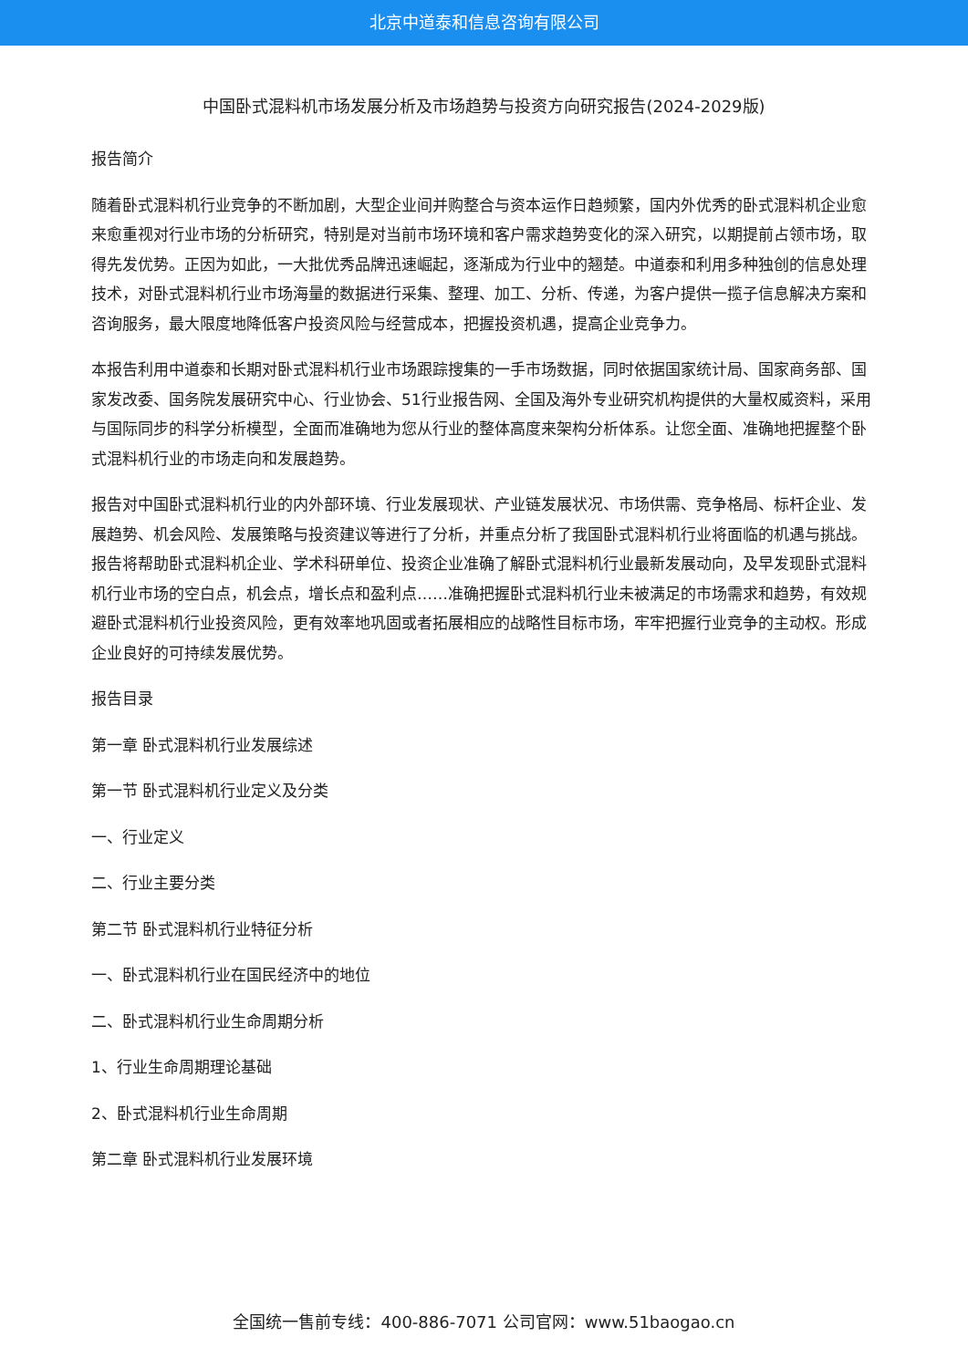北京中道泰和信息咨询有限公司
中国卧式混料机市场发展分析及市场趋势与投资方向研究报告(2024-2029版)
报告简介
随着卧式混料机行业竞争的不断加剧，大型企业间并购整合与资本运作日趋频繁，国内外优秀的卧式混料机企业愈来愈重视对行业市场的分析研究，特别是对当前市场环境和客户需求趋势变化的深入研究，以期提前占领市场，取得先发优势。正因为如此，一大批优秀品牌迅速崛起，逐渐成为行业中的翘楚。中道泰和利用多种独创的信息处理技术，对卧式混料机行业市场海量的数据进行采集、整理、加工、分析、传递，为客户提供一揽子信息解决方案和咨询服务，最大限度地降低客户投资风险与经营成本，把握投资机遇，提高企业竞争力。
本报告利用中道泰和长期对卧式混料机行业市场跟踪搜集的一手市场数据，同时依据国家统计局、国家商务部、国家发改委、国务院发展研究中心、行业协会、51行业报告网、全国及海外专业研究机构提供的大量权威资料，采用与国际同步的科学分析模型，全面而准确地为您从行业的整体高度来架构分析体系。让您全面、准确地把握整个卧式混料机行业的市场走向和发展趋势。
报告对中国卧式混料机行业的内外部环境、行业发展现状、产业链发展状况、市场供需、竞争格局、标杆企业、发展趋势、机会风险、发展策略与投资建议等进行了分析，并重点分析了我国卧式混料机行业将面临的机遇与挑战。报告将帮助卧式混料机企业、学术科研单位、投资企业准确了解卧式混料机行业最新发展动向，及早发现卧式混料机行业市场的空白点，机会点，增长点和盈利点……准确把握卧式混料机行业未被满足的市场需求和趋势，有效规避卧式混料机行业投资风险，更有效率地巩固或者拓展相应的战略性目标市场，牢牢把握行业竞争的主动权。形成企业良好的可持续发展优势。
报告目录
第一章 卧式混料机行业发展综述
第一节 卧式混料机行业定义及分类
一、行业定义
二、行业主要分类
第二节 卧式混料机行业特征分析
一、卧式混料机行业在国民经济中的地位
二、卧式混料机行业生命周期分析
1、行业生命周期理论基础
2、卧式混料机行业生命周期
第二章 卧式混料机行业发展环境
全国统一售前专线：400-886-7071 公司官网：www.51baogao.cn